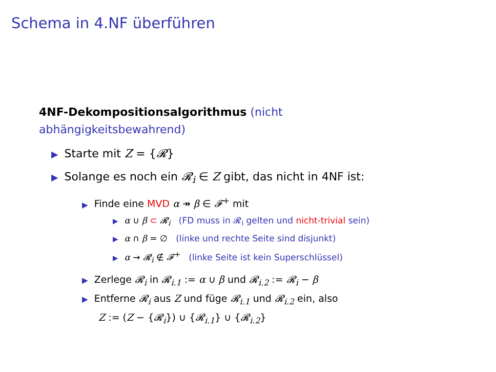Schema in 4.NF überführen
4NF-Dekompositionsalgorithmus (nicht abhängigkeitsbewahrend)
▶ Starte mit Z = {𝓡}
▶ Solange es noch ein 𝓡<sub>i</sub> ∈ Z gibt, das nicht in 4NF ist:
▶ Finde eine MVD α ↠ β ∈ 𝓕<sup>+</sup> mit
▶ α ∪ β ⊂ 𝓡<sub>i</sub> (FD muss in 𝓡<sub>i</sub> gelten und nicht-trivial sein)
▶ α ∩ β = ∅ (linke und rechte Seite sind disjunkt)
▶ α → 𝓡<sub>i</sub> ∉ 𝓕<sup>+</sup> (linke Seite ist kein Superschlüssel)
▶ Zerlege 𝓡<sub>i</sub> in 𝓡<sub>i.1</sub> := α ∪ β und 𝓡<sub>i.2</sub> := 𝓡<sub>i</sub> − β
▶ Entferne 𝓡<sub>i</sub> aus Z und füge 𝓡<sub>i.1</sub> und 𝓡<sub>i.2</sub> ein, also
Z := (Z − {𝓡<sub>i</sub>}) ∪ {𝓡<sub>i.1</sub>} ∪ {𝓡<sub>i.2</sub>}